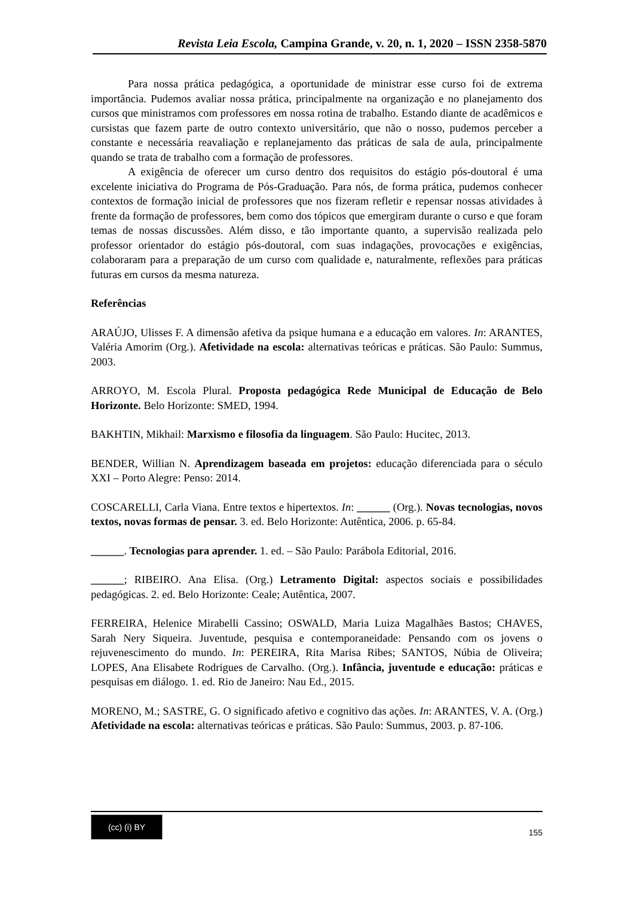Revista Leia Escola, Campina Grande, v. 20, n. 1, 2020 – ISSN 2358-5870
Para nossa prática pedagógica, a oportunidade de ministrar esse curso foi de extrema importância. Pudemos avaliar nossa prática, principalmente na organização e no planejamento dos cursos que ministramos com professores em nossa rotina de trabalho. Estando diante de acadêmicos e cursistas que fazem parte de outro contexto universitário, que não o nosso, pudemos perceber a constante e necessária reavaliação e replanejamento das práticas de sala de aula, principalmente quando se trata de trabalho com a formação de professores.
A exigência de oferecer um curso dentro dos requisitos do estágio pós-doutoral é uma excelente iniciativa do Programa de Pós-Graduação. Para nós, de forma prática, pudemos conhecer contextos de formação inicial de professores que nos fizeram refletir e repensar nossas atividades à frente da formação de professores, bem como dos tópicos que emergiram durante o curso e que foram temas de nossas discussões. Além disso, e tão importante quanto, a supervisão realizada pelo professor orientador do estágio pós-doutoral, com suas indagações, provocações e exigências, colaboraram para a preparação de um curso com qualidade e, naturalmente, reflexões para práticas futuras em cursos da mesma natureza.
Referências
ARAÚJO, Ulisses F. A dimensão afetiva da psique humana e a educação em valores. In: ARANTES, Valéria Amorim (Org.). Afetividade na escola: alternativas teóricas e práticas. São Paulo: Summus, 2003.
ARROYO, M. Escola Plural. Proposta pedagógica Rede Municipal de Educação de Belo Horizonte. Belo Horizonte: SMED, 1994.
BAKHTIN, Mikhail: Marxismo e filosofia da linguagem. São Paulo: Hucitec, 2013.
BENDER, Willian N. Aprendizagem baseada em projetos: educação diferenciada para o século XXI – Porto Alegre: Penso: 2014.
COSCARELLI, Carla Viana. Entre textos e hipertextos. In: ______ (Org.). Novas tecnologias, novos textos, novas formas de pensar. 3. ed. Belo Horizonte: Autêntica, 2006. p. 65-84.
______. Tecnologias para aprender. 1. ed. – São Paulo: Parábola Editorial, 2016.
______; RIBEIRO. Ana Elisa. (Org.) Letramento Digital: aspectos sociais e possibilidades pedagógicas. 2. ed. Belo Horizonte: Ceale; Autêntica, 2007.
FERREIRA, Helenice Mirabelli Cassino; OSWALD, Maria Luiza Magalhães Bastos; CHAVES, Sarah Nery Siqueira. Juventude, pesquisa e contemporaneidade: Pensando com os jovens o rejuvenescimento do mundo. In: PEREIRA, Rita Marisa Ribes; SANTOS, Núbia de Oliveira; LOPES, Ana Elisabete Rodrigues de Carvalho. (Org.). Infância, juventude e educação: práticas e pesquisas em diálogo. 1. ed. Rio de Janeiro: Nau Ed., 2015.
MORENO, M.; SASTRE, G. O significado afetivo e cognitivo das ações. In: ARANTES, V. A. (Org.) Afetividade na escola: alternativas teóricas e práticas. São Paulo: Summus, 2003. p. 87-106.
(cc) (i) BY
155